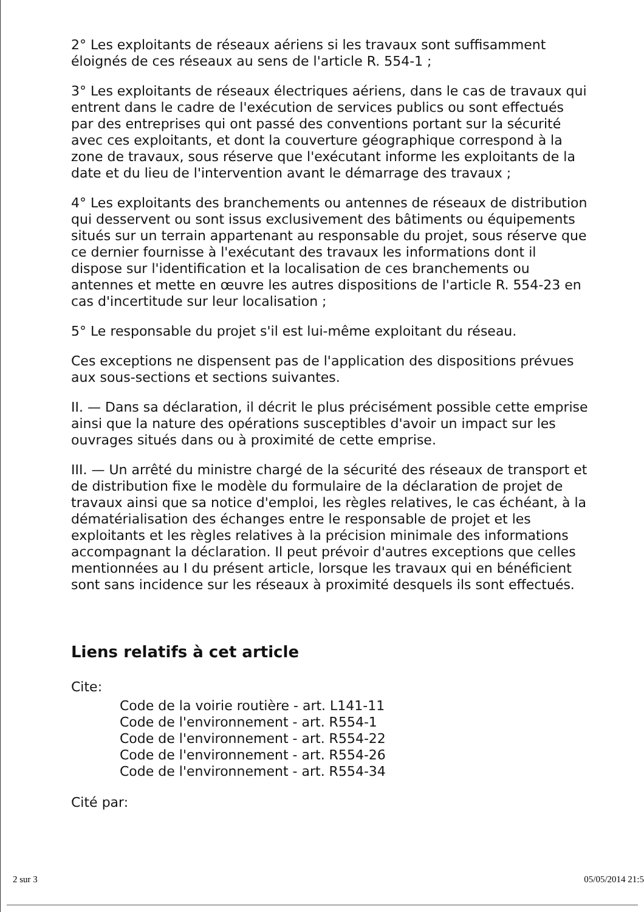2° Les exploitants de réseaux aériens si les travaux sont suffisamment éloignés de ces réseaux au sens de l'article R. 554-1 ;
3° Les exploitants de réseaux électriques aériens, dans le cas de travaux qui entrent dans le cadre de l'exécution de services publics ou sont effectués par des entreprises qui ont passé des conventions portant sur la sécurité avec ces exploitants, et dont la couverture géographique correspond à la zone de travaux, sous réserve que l'exécutant informe les exploitants de la date et du lieu de l'intervention avant le démarrage des travaux ;
4° Les exploitants des branchements ou antennes de réseaux de distribution qui desservent ou sont issus exclusivement des bâtiments ou équipements situés sur un terrain appartenant au responsable du projet, sous réserve que ce dernier fournisse à l'exécutant des travaux les informations dont il dispose sur l'identification et la localisation de ces branchements ou antennes et mette en œuvre les autres dispositions de l'article R. 554-23 en cas d'incertitude sur leur localisation ;
5° Le responsable du projet s'il est lui-même exploitant du réseau.
Ces exceptions ne dispensent pas de l'application des dispositions prévues aux sous-sections et sections suivantes.
II. — Dans sa déclaration, il décrit le plus précisément possible cette emprise ainsi que la nature des opérations susceptibles d'avoir un impact sur les ouvrages situés dans ou à proximité de cette emprise.
III. — Un arrêté du ministre chargé de la sécurité des réseaux de transport et de distribution fixe le modèle du formulaire de la déclaration de projet de travaux ainsi que sa notice d'emploi, les règles relatives, le cas échéant, à la dématérialisation des échanges entre le responsable de projet et les exploitants et les règles relatives à la précision minimale des informations accompagnant la déclaration. Il peut prévoir d'autres exceptions que celles mentionnées au I du présent article, lorsque les travaux qui en bénéficient sont sans incidence sur les réseaux à proximité desquels ils sont effectués.
Liens relatifs à cet article
Cite:
Code de la voirie routière - art. L141-11
Code de l'environnement - art. R554-1
Code de l'environnement - art. R554-22
Code de l'environnement - art. R554-26
Code de l'environnement - art. R554-34
Cité par:
2 sur 3 05/05/2014 21:5